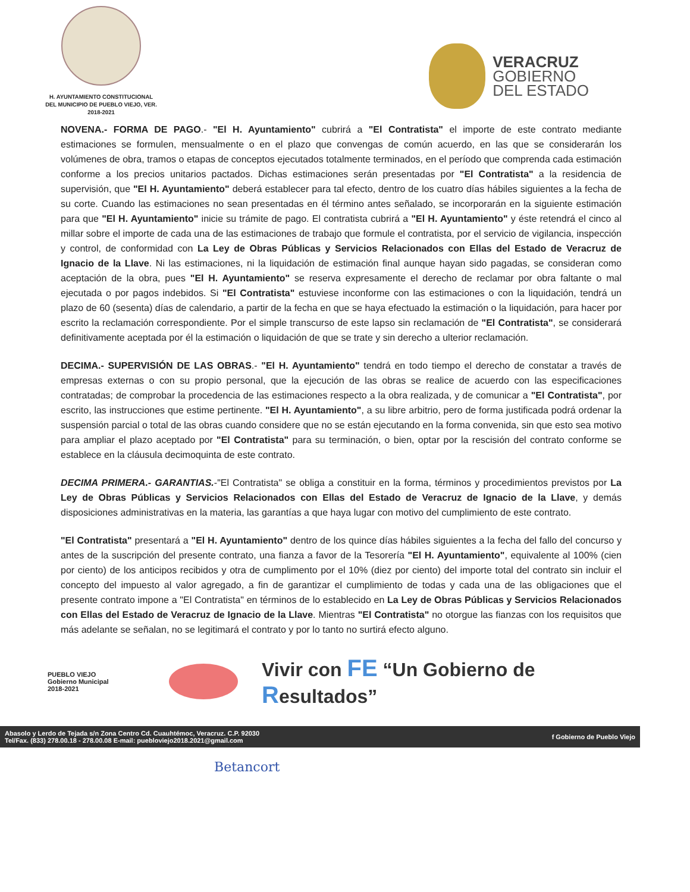H. AYUNTAMIENTO CONSTITUCIONAL
DEL MUNICIPIO DE PUEBLO VIEJO, VER.
2018-2021
VERACRUZ
GOBIERNO
DEL ESTADO
NOVENA.- FORMA DE PAGO.- "El H. Ayuntamiento" cubrirá a "El Contratista" el importe de este contrato mediante estimaciones se formulen, mensualmente o en el plazo que convengas de común acuerdo, en las que se considerarán los volúmenes de obra, tramos o etapas de conceptos ejecutados totalmente terminados, en el período que comprenda cada estimación conforme a los precios unitarios pactados. Dichas estimaciones serán presentadas por "El Contratista" a la residencia de supervisión, que "El H. Ayuntamiento" deberá establecer para tal efecto, dentro de los cuatro días hábiles siguientes a la fecha de su corte. Cuando las estimaciones no sean presentadas en él término antes señalado, se incorporarán en la siguiente estimación para que "El H. Ayuntamiento" inicie su trámite de pago. El contratista cubrirá a "El H. Ayuntamiento" y éste retendrá el cinco al millar sobre el importe de cada una de las estimaciones de trabajo que formule el contratista, por el servicio de vigilancia, inspección y control, de conformidad con La Ley de Obras Públicas y Servicios Relacionados con Ellas del Estado de Veracruz de Ignacio de la Llave. Ni las estimaciones, ni la liquidación de estimación final aunque hayan sido pagadas, se consideran como aceptación de la obra, pues "El H. Ayuntamiento" se reserva expresamente el derecho de reclamar por obra faltante o mal ejecutada o por pagos indebidos. Si "El Contratista" estuviese inconforme con las estimaciones o con la liquidación, tendrá un plazo de 60 (sesenta) días de calendario, a partir de la fecha en que se haya efectuado la estimación o la liquidación, para hacer por escrito la reclamación correspondiente. Por el simple transcurso de este lapso sin reclamación de "El Contratista", se considerará definitivamente aceptada por él la estimación o liquidación de que se trate y sin derecho a ulterior reclamación.
DECIMA.- SUPERVISIÓN DE LAS OBRAS.- "El H. Ayuntamiento" tendrá en todo tiempo el derecho de constatar a través de empresas externas o con su propio personal, que la ejecución de las obras se realice de acuerdo con las especificaciones contratadas; de comprobar la procedencia de las estimaciones respecto a la obra realizada, y de comunicar a "El Contratista", por escrito, las instrucciones que estime pertinente. "El H. Ayuntamiento", a su libre arbitrio, pero de forma justificada podrá ordenar la suspensión parcial o total de las obras cuando considere que no se están ejecutando en la forma convenida, sin que esto sea motivo para ampliar el plazo aceptado por "El Contratista" para su terminación, o bien, optar por la rescisión del contrato conforme se establece en la cláusula decimoquinta de este contrato.
DECIMA PRIMERA.- GARANTIAS.-"El Contratista" se obliga a constituir en la forma, términos y procedimientos previstos por La Ley de Obras Públicas y Servicios Relacionados con Ellas del Estado de Veracruz de Ignacio de la Llave, y demás disposiciones administrativas en la materia, las garantías a que haya lugar con motivo del cumplimiento de este contrato.
"El Contratista" presentará a "El H. Ayuntamiento" dentro de los quince días hábiles siguientes a la fecha del fallo del concurso y antes de la suscripción del presente contrato, una fianza a favor de la Tesorería "El H. Ayuntamiento", equivalente al 100% (cien por ciento) de los anticipos recibidos y otra de cumplimento por el 10% (diez por ciento) del importe total del contrato sin incluir el concepto del impuesto al valor agregado, a fin de garantizar el cumplimiento de todas y cada una de las obligaciones que el presente contrato impone a "El Contratista" en términos de lo establecido en La Ley de Obras Públicas y Servicios Relacionados con Ellas del Estado de Veracruz de Ignacio de la Llave. Mientras "El Contratista" no otorgue las fianzas con los requisitos que más adelante se señalan, no se legitimará el contrato y por lo tanto no surtirá efecto alguno.
PUEBLO VIEJO
Gobierno Municipal
2018-2021
Vivir con FE “Un Gobierno de Resultados”
Abasolo y Lerdo de Tejada s/n Zona Centro Cd. Cuauhtémoc, Veracruz. C.P. 92030
Tel/Fax. (833) 278.00.18 - 278.00.08 E-mail: puebloviejo2018.2021@gmail.com
f Gobierno de Pueblo Viejo
Betancort